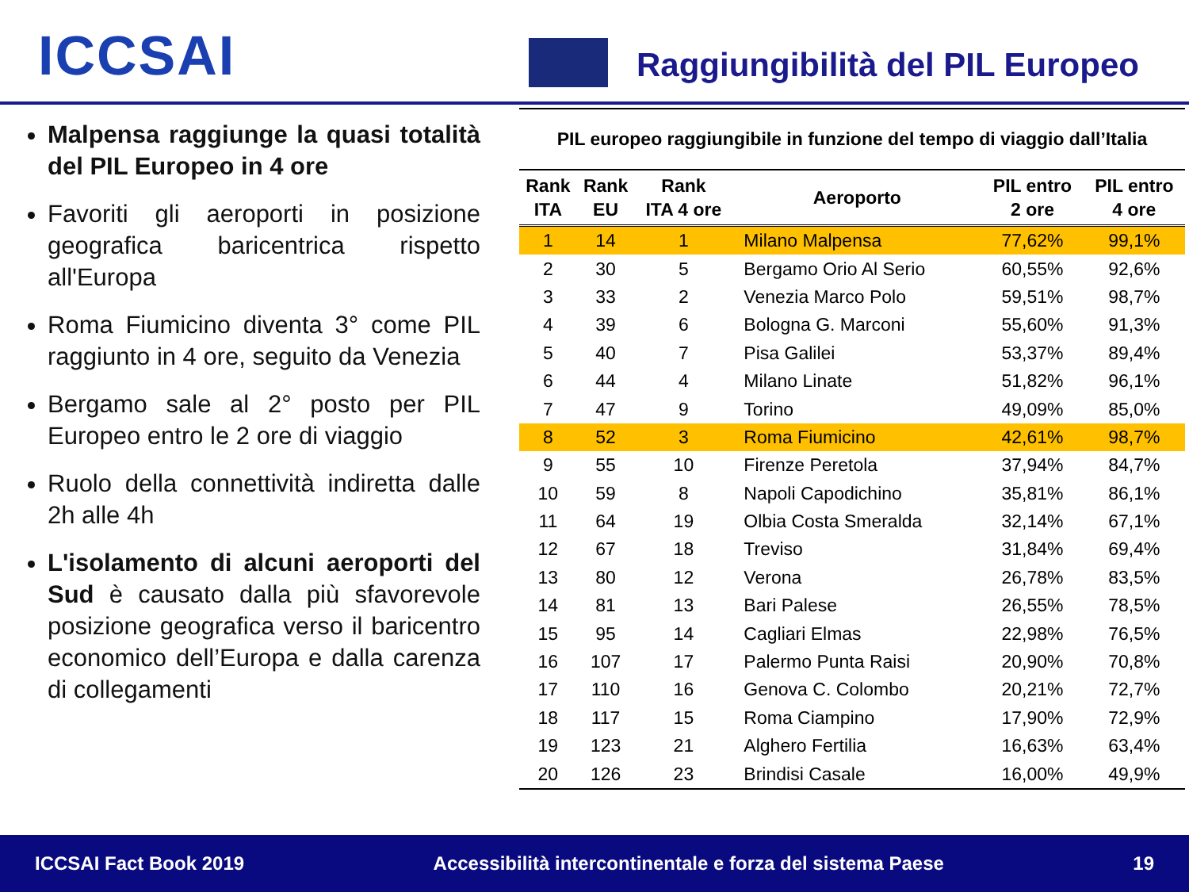ICCSAI
Raggiungibilità del PIL Europeo
Malpensa raggiunge la quasi totalità del PIL Europeo in 4 ore
Favoriti gli aeroporti in posizione geografica baricentrica rispetto all'Europa
Roma Fiumicino diventa 3° come PIL raggiunto in 4 ore, seguito da Venezia
Bergamo sale al 2° posto per PIL Europeo entro le 2 ore di viaggio
Ruolo della connettività indiretta dalle 2h alle 4h
L'isolamento di alcuni aeroporti del Sud è causato dalla più sfavorevole posizione geografica verso il baricentro economico dell’Europa e dalla carenza di collegamenti
PIL europeo raggiungibile in funzione del tempo di viaggio dall’Italia
| Rank ITA | Rank EU | Rank ITA 4 ore | Aeroporto | PIL entro 2 ore | PIL entro 4 ore |
| --- | --- | --- | --- | --- | --- |
| 1 | 14 | 1 | Milano Malpensa | 77,62% | 99,1% |
| 2 | 30 | 5 | Bergamo Orio Al Serio | 60,55% | 92,6% |
| 3 | 33 | 2 | Venezia Marco Polo | 59,51% | 98,7% |
| 4 | 39 | 6 | Bologna G. Marconi | 55,60% | 91,3% |
| 5 | 40 | 7 | Pisa Galilei | 53,37% | 89,4% |
| 6 | 44 | 4 | Milano Linate | 51,82% | 96,1% |
| 7 | 47 | 9 | Torino | 49,09% | 85,0% |
| 8 | 52 | 3 | Roma Fiumicino | 42,61% | 98,7% |
| 9 | 55 | 10 | Firenze Peretola | 37,94% | 84,7% |
| 10 | 59 | 8 | Napoli Capodichino | 35,81% | 86,1% |
| 11 | 64 | 19 | Olbia Costa Smeralda | 32,14% | 67,1% |
| 12 | 67 | 18 | Treviso | 31,84% | 69,4% |
| 13 | 80 | 12 | Verona | 26,78% | 83,5% |
| 14 | 81 | 13 | Bari Palese | 26,55% | 78,5% |
| 15 | 95 | 14 | Cagliari Elmas | 22,98% | 76,5% |
| 16 | 107 | 17 | Palermo Punta Raisi | 20,90% | 70,8% |
| 17 | 110 | 16 | Genova C. Colombo | 20,21% | 72,7% |
| 18 | 117 | 15 | Roma Ciampino | 17,90% | 72,9% |
| 19 | 123 | 21 | Alghero Fertilia | 16,63% | 63,4% |
| 20 | 126 | 23 | Brindisi Casale | 16,00% | 49,9% |
ICCSAI Fact Book 2019 Accessibilità intercontinentale e forza del sistema Paese 19